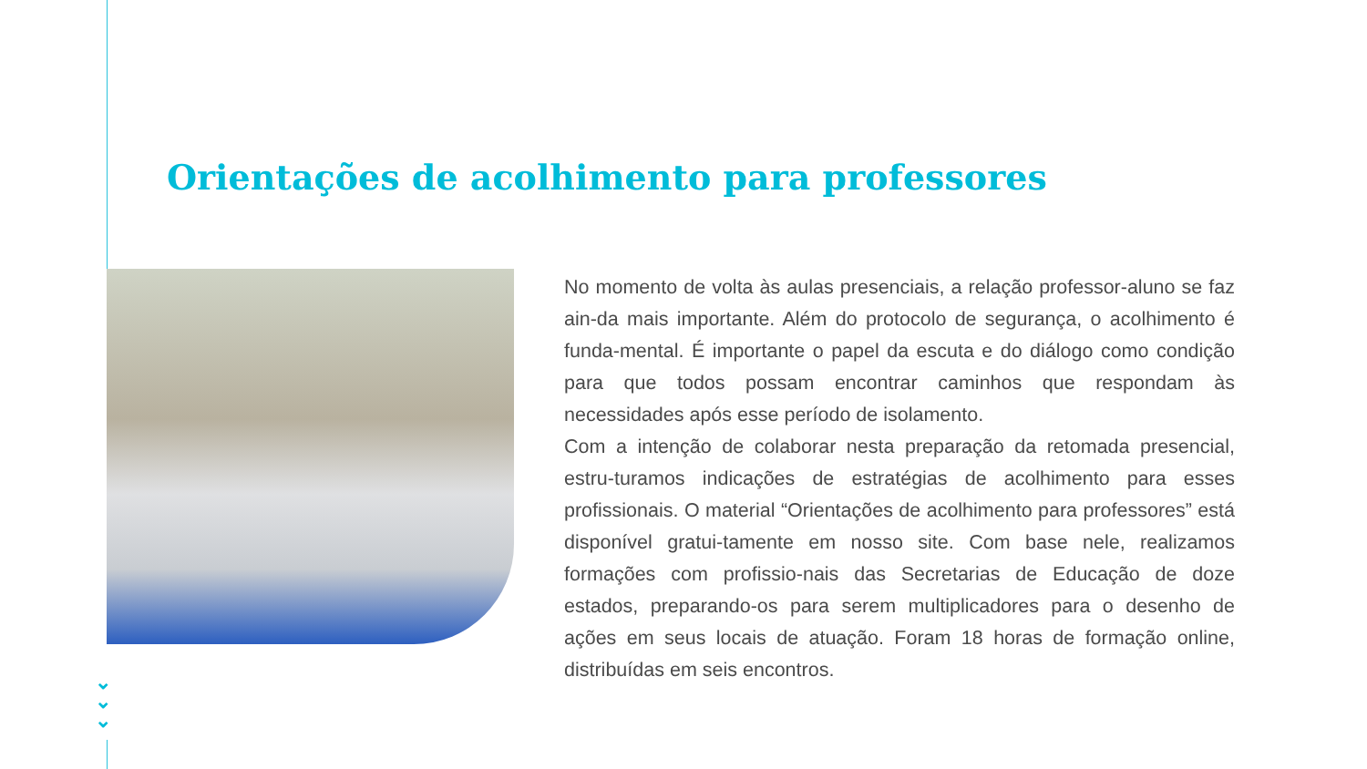Orientações de acolhimento para professores
No momento de volta às aulas presenciais, a relação professor-aluno se faz ain-da mais importante. Além do protocolo de segurança, o acolhimento é funda-mental. É importante o papel da escuta e do diálogo como condição para que todos possam encontrar caminhos que respondam às necessidades após esse período de isolamento.
Com a intenção de colaborar nesta preparação da retomada presencial, estru-turamos indicações de estratégias de acolhimento para esses profissionais. O material “Orientações de acolhimento para professores” está disponível gratui-tamente em nosso site. Com base nele, realizamos formações com profissio-nais das Secretarias de Educação de doze estados, preparando-os para serem multiplicadores para o desenho de ações em seus locais de atuação. Foram 18 horas de formação online, distribuídas em seis encontros.
⌄
⌄
⌄